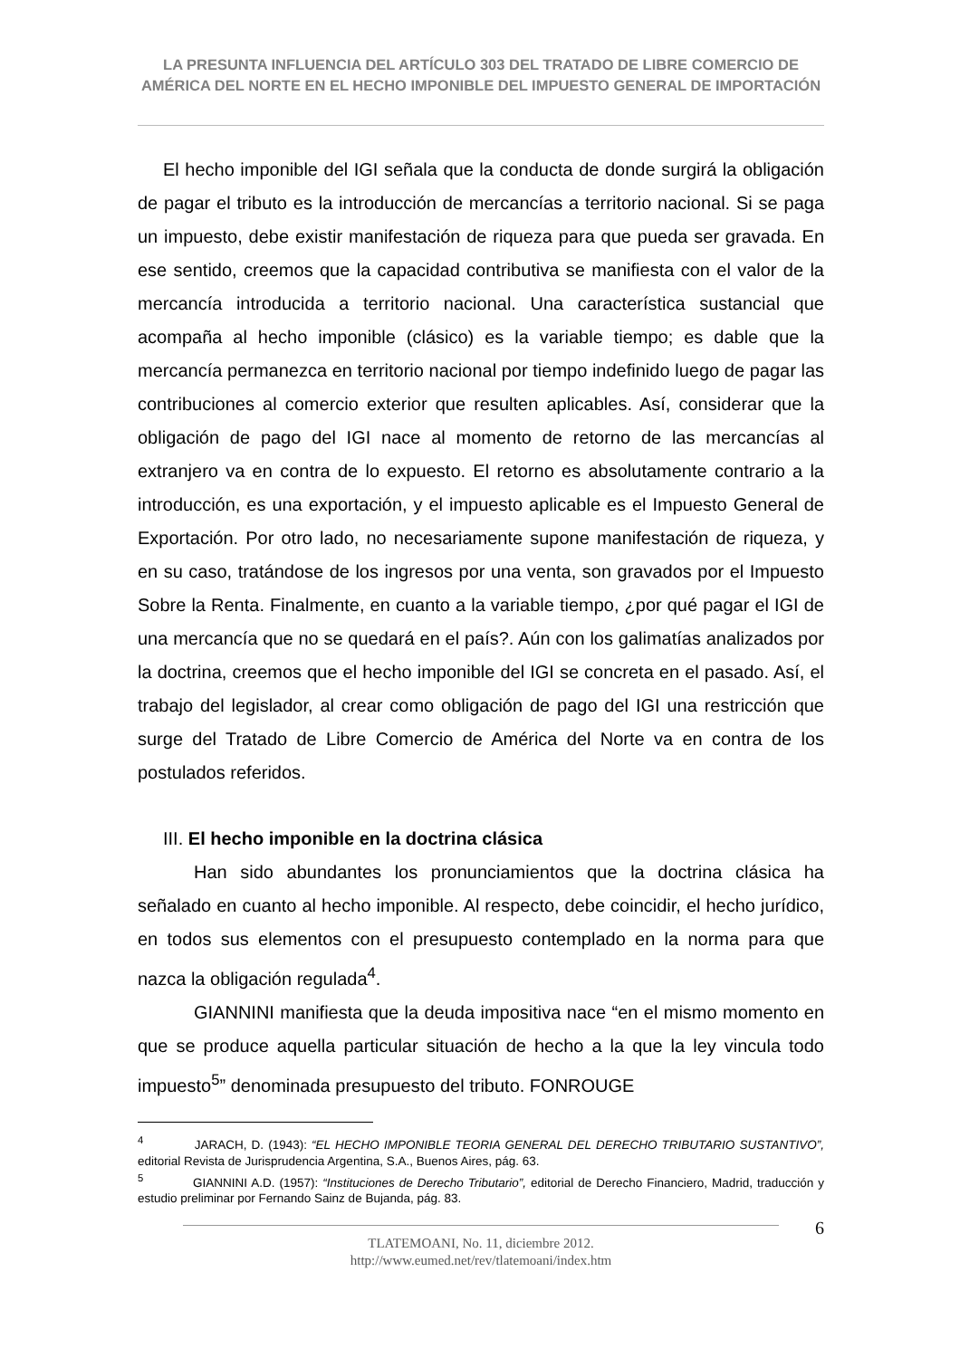LA PRESUNTA INFLUENCIA DEL ARTÍCULO 303 DEL TRATADO DE LIBRE COMERCIO DE AMÉRICA DEL NORTE EN EL HECHO IMPONIBLE DEL IMPUESTO GENERAL DE IMPORTACIÓN
El hecho imponible del IGI señala que la conducta de donde surgirá la obligación de pagar el tributo es la introducción de mercancías a territorio nacional. Si se paga un impuesto, debe existir manifestación de riqueza para que pueda ser gravada. En ese sentido, creemos que la capacidad contributiva se manifiesta con el valor de la mercancía introducida a territorio nacional. Una característica sustancial que acompaña al hecho imponible (clásico) es la variable tiempo; es dable que la mercancía permanezca en territorio nacional por tiempo indefinido luego de pagar las contribuciones al comercio exterior que resulten aplicables. Así, considerar que la obligación de pago del IGI nace al momento de retorno de las mercancías al extranjero va en contra de lo expuesto. El retorno es absolutamente contrario a la introducción, es una exportación, y el impuesto aplicable es el Impuesto General de Exportación. Por otro lado, no necesariamente supone manifestación de riqueza, y en su caso, tratándose de los ingresos por una venta, son gravados por el Impuesto Sobre la Renta. Finalmente, en cuanto a la variable tiempo, ¿por qué pagar el IGI de una mercancía que no se quedará en el país?. Aún con los galimatías analizados por la doctrina, creemos que el hecho imponible del IGI se concreta en el pasado. Así, el trabajo del legislador, al crear como obligación de pago del IGI una restricción que surge del Tratado de Libre Comercio de América del Norte va en contra de los postulados referidos.
III. El hecho imponible en la doctrina clásica
Han sido abundantes los pronunciamientos que la doctrina clásica ha señalado en cuanto al hecho imponible. Al respecto, debe coincidir, el hecho jurídico, en todos sus elementos con el presupuesto contemplado en la norma para que nazca la obligación regulada<sup>4</sup>.
GIANNINI manifiesta que la deuda impositiva nace “en el mismo momento en que se produce aquella particular situación de hecho a la que la ley vincula todo impuesto<sup>5</sup>” denominada presupuesto del tributo. FONROUGE
<sup>4</sup> JARACH, D. (1943): “EL HECHO IMPONIBLE TEORIA GENERAL DEL DERECHO TRIBUTARIO SUSTANTIVO”, editorial Revista de Jurisprudencia Argentina, S.A., Buenos Aires, pág. 63.
<sup>5</sup> GIANNINI A.D. (1957): “Instituciones de Derecho Tributario”, editorial de Derecho Financiero, Madrid, traducción y estudio preliminar por Fernando Sainz de Bujanda, pág. 83.
TLATEMOANI, No. 11, diciembre 2012.
http://www.eumed.net/rev/tlatemoani/index.htm
6